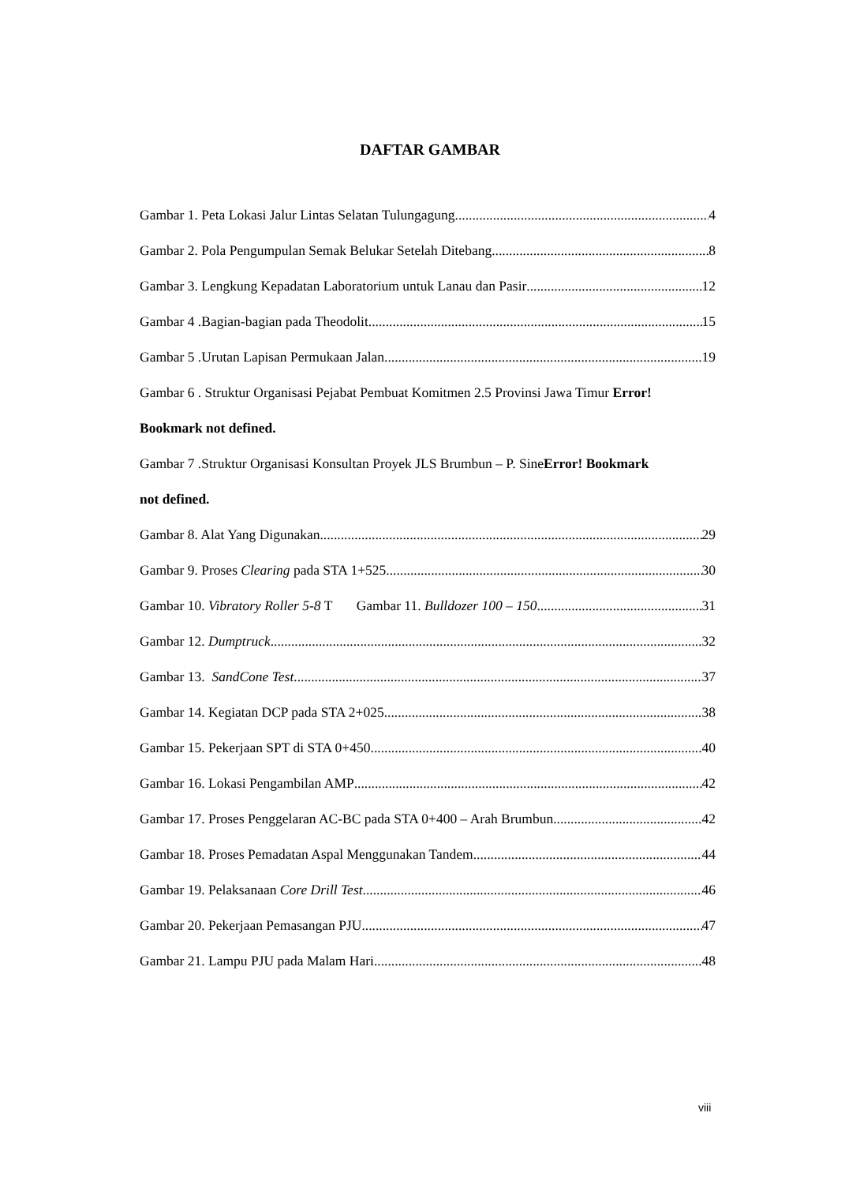DAFTAR GAMBAR
Gambar 1. Peta Lokasi Jalur Lintas Selatan Tulungagung 4
Gambar 2. Pola Pengumpulan Semak Belukar Setelah Ditebang 8
Gambar 3. Lengkung Kepadatan Laboratorium untuk Lanau dan Pasir 12
Gambar 4 .Bagian-bagian pada Theodolit 15
Gambar 5 .Urutan Lapisan Permukaan Jalan 19
Gambar 6 . Struktur Organisasi Pejabat Pembuat Komitmen 2.5 Provinsi Jawa Timur Error!
Bookmark not defined.
Gambar 7 .Struktur Organisasi Konsultan Proyek JLS Brumbun – P. SineError! Bookmark
not defined.
Gambar 8. Alat Yang Digunakan 29
Gambar 9. Proses Clearing pada STA 1+525 30
Gambar 10. Vibratory Roller 5-8 T Gambar 11. Bulldozer 100 – 150 31
Gambar 12. Dumptruck 32
Gambar 13. SandCone Test 37
Gambar 14. Kegiatan DCP pada STA 2+025 38
Gambar 15. Pekerjaan SPT di STA 0+450 40
Gambar 16. Lokasi Pengambilan AMP 42
Gambar 17. Proses Penggelaran AC-BC pada STA 0+400 – Arah Brumbun 42
Gambar 18. Proses Pemadatan Aspal Menggunakan Tandem 44
Gambar 19. Pelaksanaan Core Drill Test 46
Gambar 20. Pekerjaan Pemasangan PJU 47
Gambar 21. Lampu PJU pada Malam Hari 48
viii